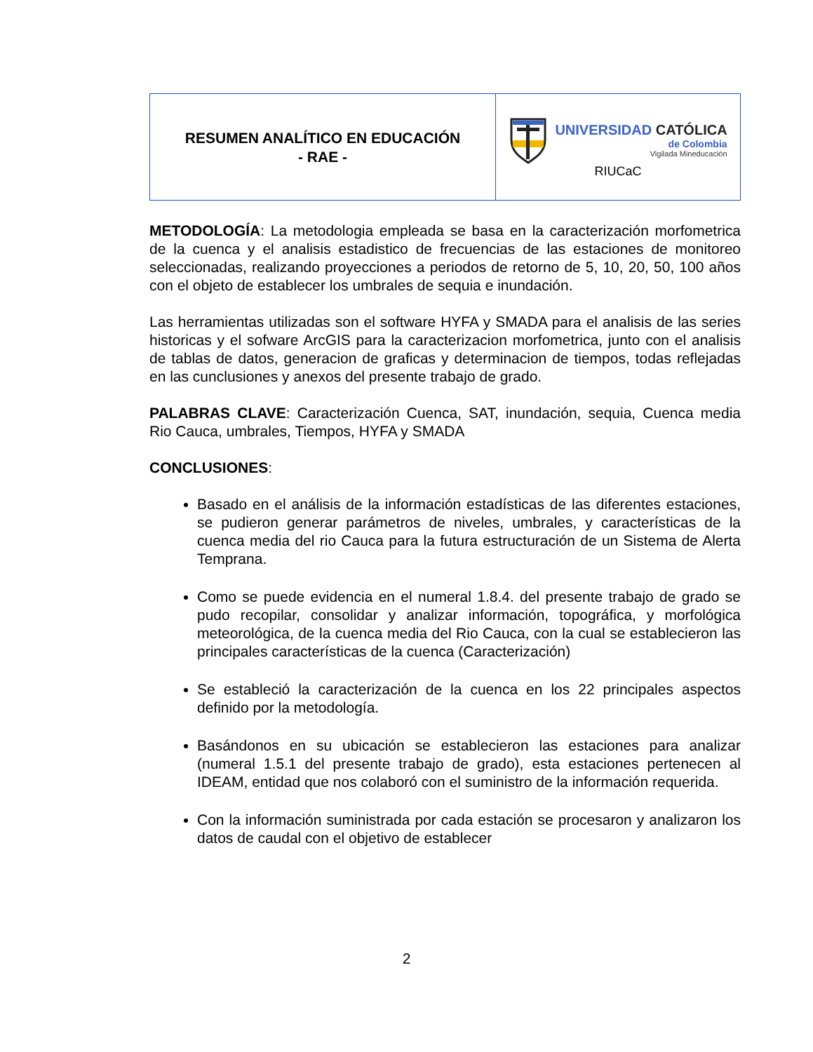| RESUMEN ANALÍTICO EN EDUCACIÓN - RAE - | UNIVERSIDAD CATÓLICA de Colombia Vigilada Mineducación RIUCaC |
METODOLOGÍA: La metodologia empleada se basa en la caracterización morfometrica de la cuenca y el analisis estadistico de frecuencias de las estaciones de monitoreo seleccionadas, realizando proyecciones a periodos de retorno de 5, 10, 20, 50, 100 años con el objeto de establecer los umbrales de sequia e inundación.
Las herramientas utilizadas son el software HYFA y SMADA para el analisis de las series historicas y el sofware ArcGIS para la caracterizacion morfometrica, junto con el analisis de tablas de datos, generacion de graficas y determinacion de tiempos, todas reflejadas en las cunclusiones y anexos del presente trabajo de grado.
PALABRAS CLAVE: Caracterización Cuenca, SAT, inundación, sequia, Cuenca media Rio Cauca, umbrales, Tiempos, HYFA y SMADA
CONCLUSIONES:
Basado en el análisis de la información estadísticas de las diferentes estaciones, se pudieron generar parámetros de niveles, umbrales, y características de la cuenca media del rio Cauca para la futura estructuración de un Sistema de Alerta Temprana.
Como se puede evidencia en el numeral 1.8.4. del presente trabajo de grado se pudo recopilar, consolidar y analizar información, topográfica, y morfológica meteorológica, de la cuenca media del Rio Cauca, con la cual se establecieron las principales características de la cuenca (Caracterización)
Se estableció la caracterización de la cuenca en los 22 principales aspectos definido por la metodología.
Basándonos en su ubicación se establecieron las estaciones para analizar (numeral 1.5.1 del presente trabajo de grado), esta estaciones pertenecen al IDEAM, entidad que nos colaboró con el suministro de la información requerida.
Con la información suministrada por cada estación se procesaron y analizaron los datos de caudal con el objetivo de establecer
2